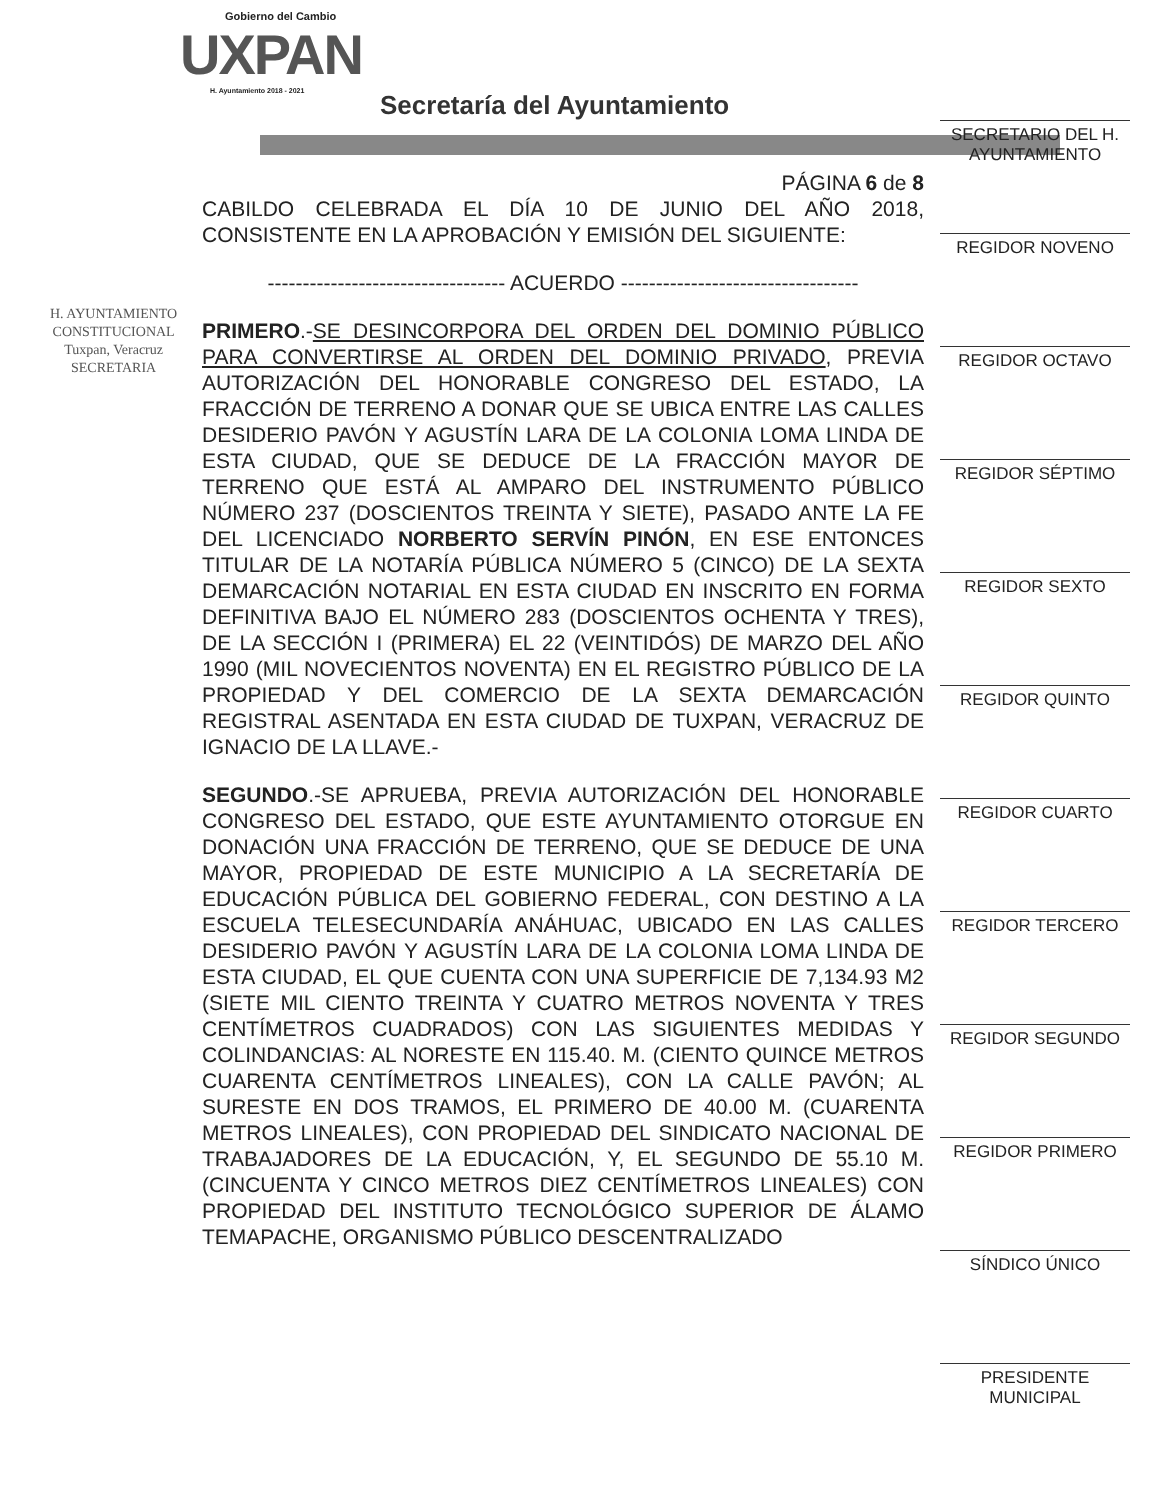Gobierno del Cambio
UXPAN
H. Ayuntamiento 2018 - 2021
Secretaría del Ayuntamiento
H. AYUNTAMIENTO
CONSTITUCIONAL
Tuxpan, Veracruz
SECRETARIA
PÁGINA 6 de 8
CABILDO CELEBRADA EL DÍA 10 DE JUNIO DEL AÑO 2018, CONSISTENTE EN LA APROBACIÓN Y EMISIÓN DEL SIGUIENTE:
---------------------------------- ACUERDO ----------------------------------
PRIMERO.-SE DESINCORPORA DEL ORDEN DEL DOMINIO PÚBLICO PARA CONVERTIRSE AL ORDEN DEL DOMINIO PRIVADO, PREVIA AUTORIZACIÓN DEL HONORABLE CONGRESO DEL ESTADO, LA FRACCIÓN DE TERRENO A DONAR QUE SE UBICA ENTRE LAS CALLES DESIDERIO PAVÓN Y AGUSTÍN LARA DE LA COLONIA LOMA LINDA DE ESTA CIUDAD, QUE SE DEDUCE DE LA FRACCIÓN MAYOR DE TERRENO QUE ESTÁ AL AMPARO DEL INSTRUMENTO PÚBLICO NÚMERO 237 (DOSCIENTOS TREINTA Y SIETE), PASADO ANTE LA FE DEL LICENCIADO NORBERTO SERVÍN PINÓN, EN ESE ENTONCES TITULAR DE LA NOTARÍA PÚBLICA NÚMERO 5 (CINCO) DE LA SEXTA DEMARCACIÓN NOTARIAL EN ESTA CIUDAD EN INSCRITO EN FORMA DEFINITIVA BAJO EL NÚMERO 283 (DOSCIENTOS OCHENTA Y TRES), DE LA SECCIÓN I (PRIMERA) EL 22 (VEINTIDÓS) DE MARZO DEL AÑO 1990 (MIL NOVECIENTOS NOVENTA) EN EL REGISTRO PÚBLICO DE LA PROPIEDAD Y DEL COMERCIO DE LA SEXTA DEMARCACIÓN REGISTRAL ASENTADA EN ESTA CIUDAD DE TUXPAN, VERACRUZ DE IGNACIO DE LA LLAVE.-
SEGUNDO.-SE APRUEBA, PREVIA AUTORIZACIÓN DEL HONORABLE CONGRESO DEL ESTADO, QUE ESTE AYUNTAMIENTO OTORGUE EN DONACIÓN UNA FRACCIÓN DE TERRENO, QUE SE DEDUCE DE UNA MAYOR, PROPIEDAD DE ESTE MUNICIPIO A LA SECRETARÍA DE EDUCACIÓN PÚBLICA DEL GOBIERNO FEDERAL, CON DESTINO A LA ESCUELA TELESECUNDARÍA ANÁHUAC, UBICADO EN LAS CALLES DESIDERIO PAVÓN Y AGUSTÍN LARA DE LA COLONIA LOMA LINDA DE ESTA CIUDAD, EL QUE CUENTA CON UNA SUPERFICIE DE 7,134.93 M2 (SIETE MIL CIENTO TREINTA Y CUATRO METROS NOVENTA Y TRES CENTÍMETROS CUADRADOS) CON LAS SIGUIENTES MEDIDAS Y COLINDANCIAS: AL NORESTE EN 115.40. M. (CIENTO QUINCE METROS CUARENTA CENTÍMETROS LINEALES), CON LA CALLE PAVÓN; AL SURESTE EN DOS TRAMOS, EL PRIMERO DE 40.00 M. (CUARENTA METROS LINEALES), CON PROPIEDAD DEL SINDICATO NACIONAL DE TRABAJADORES DE LA EDUCACIÓN, Y, EL SEGUNDO DE 55.10 M. (CINCUENTA Y CINCO METROS DIEZ CENTÍMETROS LINEALES) CON PROPIEDAD DEL INSTITUTO TECNOLÓGICO SUPERIOR DE ÁLAMO TEMAPACHE, ORGANISMO PÚBLICO DESCENTRALIZADO
SECRETARIO DEL H. AYUNTAMIENTO
REGIDOR NOVENO
REGIDOR OCTAVO
REGIDOR SÉPTIMO
REGIDOR SEXTO
REGIDOR QUINTO
REGIDOR CUARTO
REGIDOR TERCERO
REGIDOR SEGUNDO
REGIDOR PRIMERO
SÍNDICO ÚNICO
PRESIDENTE MUNICIPAL